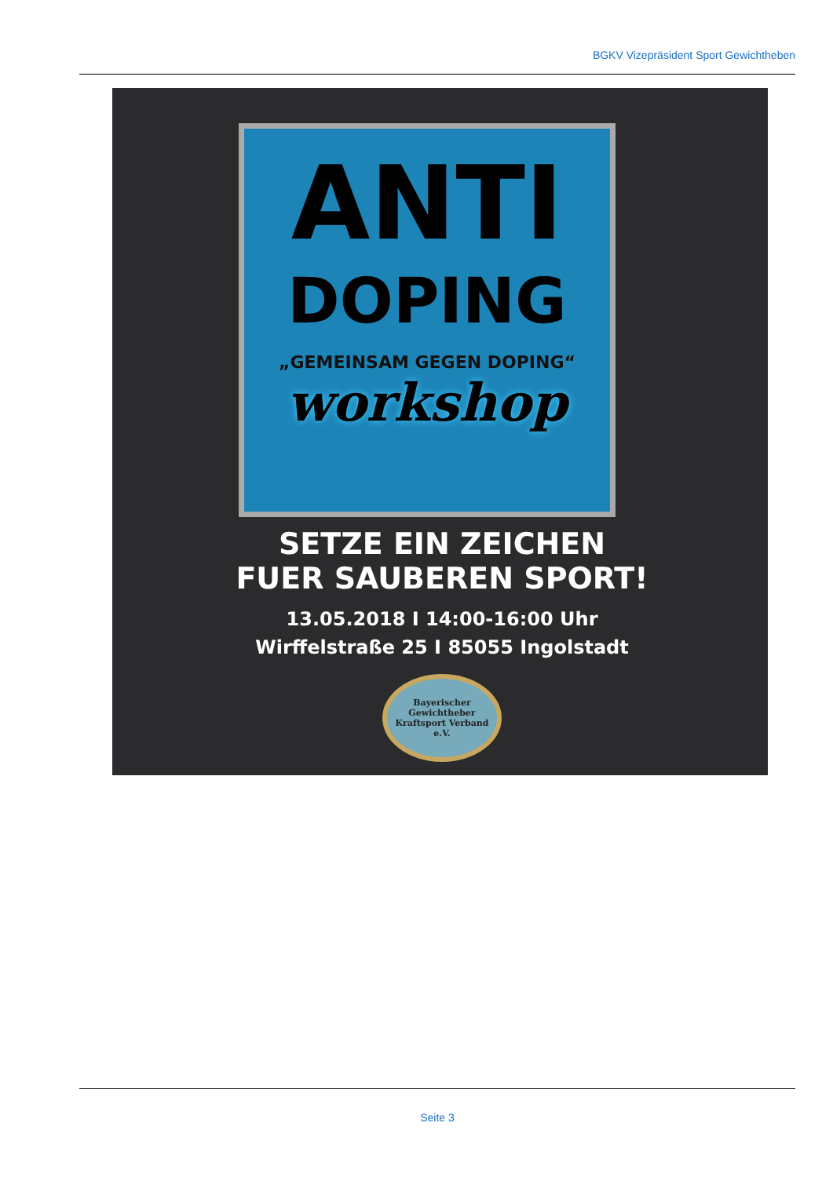BGKV Vizepräsident Sport Gewichtheben
ANTI
DOPING
„GEMEINSAM GEGEN DOPING“
workshop
SETZE EIN ZEICHEN
FUER SAUBEREN SPORT!
13.05.2018 I 14:00-16:00 Uhr
Wirffelstraße 25 I 85055 Ingolstadt
Bayerischer Gewichtheber
Kraftsport Verband e.V.
Seite 3